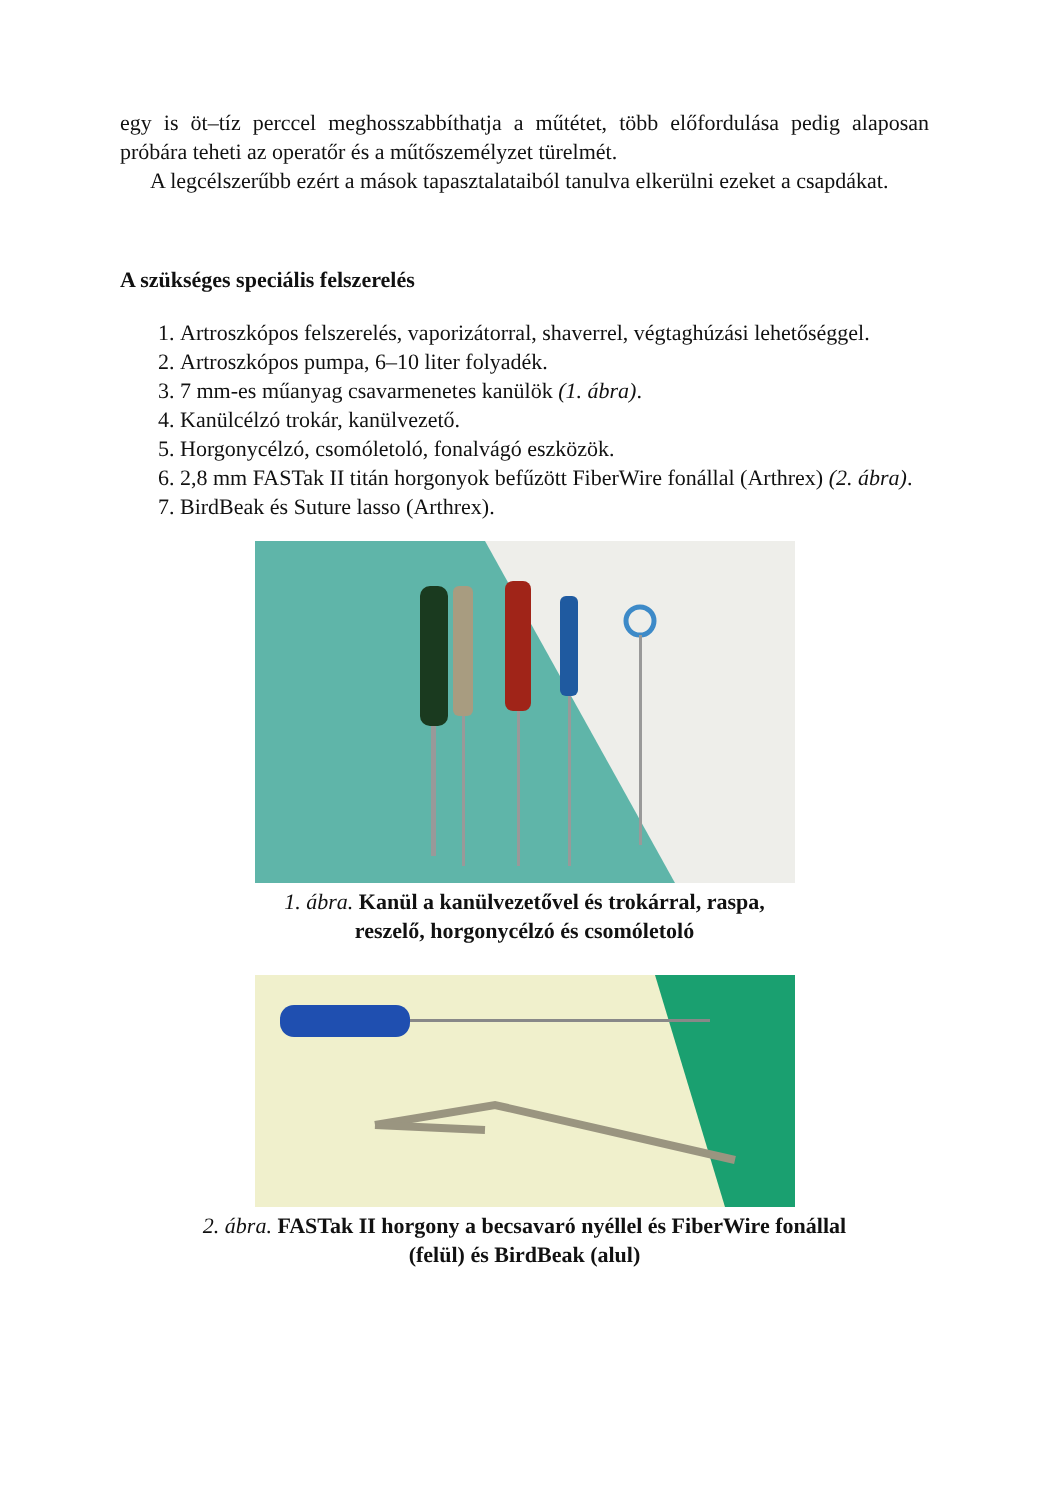egy is öt–tíz perccel meghosszabbíthatja a műtétet, több előfordulása pedig alaposan próbára teheti az operatőr és a műtőszemélyzet türelmét.
A legcélszerűbb ezért a mások tapasztalataiból tanulva elkerülni ezeket a csapdákat.
A szükséges speciális felszerelés
1. Artroszkópos felszerelés, vaporizátorral, shaverrel, végtaghúzási lehetőséggel.
2. Artroszkópos pumpa, 6–10 liter folyadék.
3. 7 mm-es műanyag csavarmenetes kanülök (1. ábra).
4. Kanülcélzó trokár, kanülvezető.
5. Horgonycélzó, csomóletoló, fonalvágó eszközök.
6. 2,8 mm FASTak II titán horgonyok befűzött FiberWire fonállal (Arthrex) (2. ábra).
7. BirdBeak és Suture lasso (Arthrex).
1. ábra. Kanül a kanülvezetővel és trokárral, raspa,
reszelő, horgonycélzó és csomóletoló
2. ábra. FASTak II horgony a becsavaró nyéllel és FiberWire fonállal
(felül) és BirdBeak (alul)